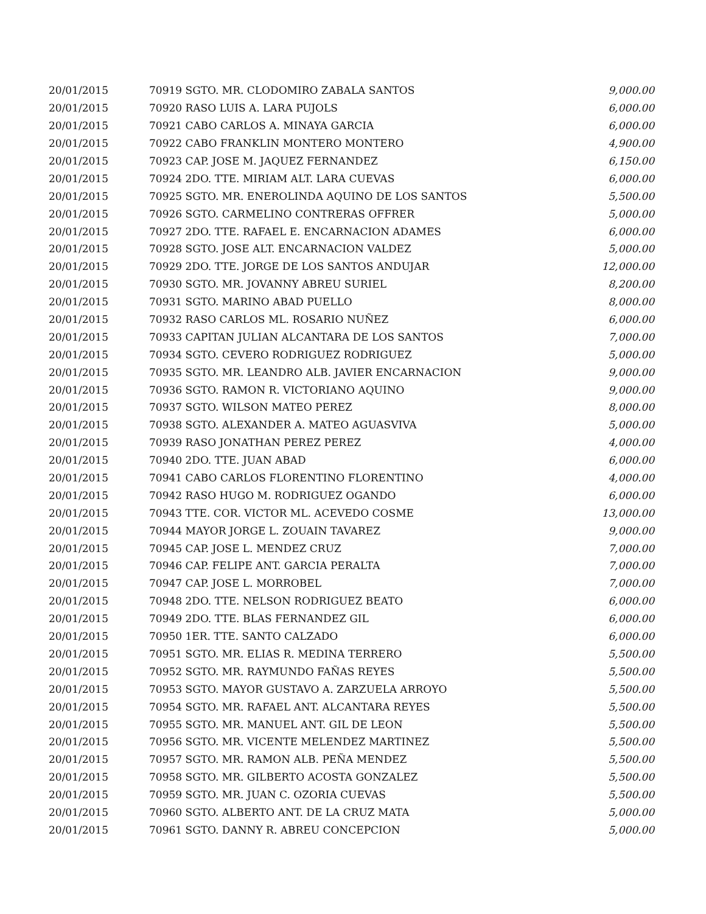| 20/01/2015 | 70919 SGTO. MR. CLODOMIRO ZABALA SANTOS | 9,000.00 |
| 20/01/2015 | 70920 RASO LUIS A. LARA PUJOLS | 6,000.00 |
| 20/01/2015 | 70921 CABO CARLOS A. MINAYA GARCIA | 6,000.00 |
| 20/01/2015 | 70922 CABO FRANKLIN MONTERO MONTERO | 4,900.00 |
| 20/01/2015 | 70923 CAP. JOSE M. JAQUEZ FERNANDEZ | 6,150.00 |
| 20/01/2015 | 70924 2DO. TTE. MIRIAM ALT. LARA CUEVAS | 6,000.00 |
| 20/01/2015 | 70925 SGTO. MR. ENEROLINDA AQUINO DE LOS SANTOS | 5,500.00 |
| 20/01/2015 | 70926 SGTO. CARMELINO CONTRERAS OFFRER | 5,000.00 |
| 20/01/2015 | 70927 2DO. TTE. RAFAEL E. ENCARNACION ADAMES | 6,000.00 |
| 20/01/2015 | 70928 SGTO. JOSE ALT. ENCARNACION VALDEZ | 5,000.00 |
| 20/01/2015 | 70929 2DO. TTE. JORGE DE LOS SANTOS ANDUJAR | 12,000.00 |
| 20/01/2015 | 70930 SGTO. MR. JOVANNY ABREU SURIEL | 8,200.00 |
| 20/01/2015 | 70931 SGTO. MARINO ABAD PUELLO | 8,000.00 |
| 20/01/2015 | 70932 RASO CARLOS ML. ROSARIO NUÑEZ | 6,000.00 |
| 20/01/2015 | 70933 CAPITAN JULIAN ALCANTARA DE LOS SANTOS | 7,000.00 |
| 20/01/2015 | 70934 SGTO. CEVERO RODRIGUEZ RODRIGUEZ | 5,000.00 |
| 20/01/2015 | 70935 SGTO. MR. LEANDRO ALB. JAVIER ENCARNACION | 9,000.00 |
| 20/01/2015 | 70936 SGTO. RAMON R. VICTORIANO AQUINO | 9,000.00 |
| 20/01/2015 | 70937 SGTO. WILSON MATEO PEREZ | 8,000.00 |
| 20/01/2015 | 70938 SGTO. ALEXANDER A. MATEO AGUASVIVA | 5,000.00 |
| 20/01/2015 | 70939 RASO JONATHAN PEREZ PEREZ | 4,000.00 |
| 20/01/2015 | 70940 2DO. TTE. JUAN ABAD | 6,000.00 |
| 20/01/2015 | 70941 CABO CARLOS FLORENTINO FLORENTINO | 4,000.00 |
| 20/01/2015 | 70942 RASO HUGO M. RODRIGUEZ OGANDO | 6,000.00 |
| 20/01/2015 | 70943 TTE. COR. VICTOR ML. ACEVEDO COSME | 13,000.00 |
| 20/01/2015 | 70944 MAYOR JORGE L. ZOUAIN TAVAREZ | 9,000.00 |
| 20/01/2015 | 70945 CAP. JOSE L. MENDEZ CRUZ | 7,000.00 |
| 20/01/2015 | 70946 CAP. FELIPE ANT. GARCIA PERALTA | 7,000.00 |
| 20/01/2015 | 70947 CAP. JOSE L. MORROBEL | 7,000.00 |
| 20/01/2015 | 70948 2DO. TTE. NELSON RODRIGUEZ BEATO | 6,000.00 |
| 20/01/2015 | 70949 2DO. TTE. BLAS FERNANDEZ GIL | 6,000.00 |
| 20/01/2015 | 70950 1ER. TTE. SANTO CALZADO | 6,000.00 |
| 20/01/2015 | 70951 SGTO. MR. ELIAS R. MEDINA TERRERO | 5,500.00 |
| 20/01/2015 | 70952 SGTO. MR. RAYMUNDO FAÑAS REYES | 5,500.00 |
| 20/01/2015 | 70953 SGTO. MAYOR GUSTAVO A. ZARZUELA ARROYO | 5,500.00 |
| 20/01/2015 | 70954 SGTO. MR. RAFAEL ANT. ALCANTARA REYES | 5,500.00 |
| 20/01/2015 | 70955 SGTO. MR. MANUEL ANT. GIL DE LEON | 5,500.00 |
| 20/01/2015 | 70956 SGTO. MR. VICENTE MELENDEZ MARTINEZ | 5,500.00 |
| 20/01/2015 | 70957 SGTO. MR. RAMON ALB. PEÑA MENDEZ | 5,500.00 |
| 20/01/2015 | 70958 SGTO. MR. GILBERTO ACOSTA GONZALEZ | 5,500.00 |
| 20/01/2015 | 70959 SGTO. MR. JUAN C. OZORIA CUEVAS | 5,500.00 |
| 20/01/2015 | 70960 SGTO. ALBERTO ANT. DE LA CRUZ MATA | 5,000.00 |
| 20/01/2015 | 70961 SGTO. DANNY R. ABREU CONCEPCION | 5,000.00 |